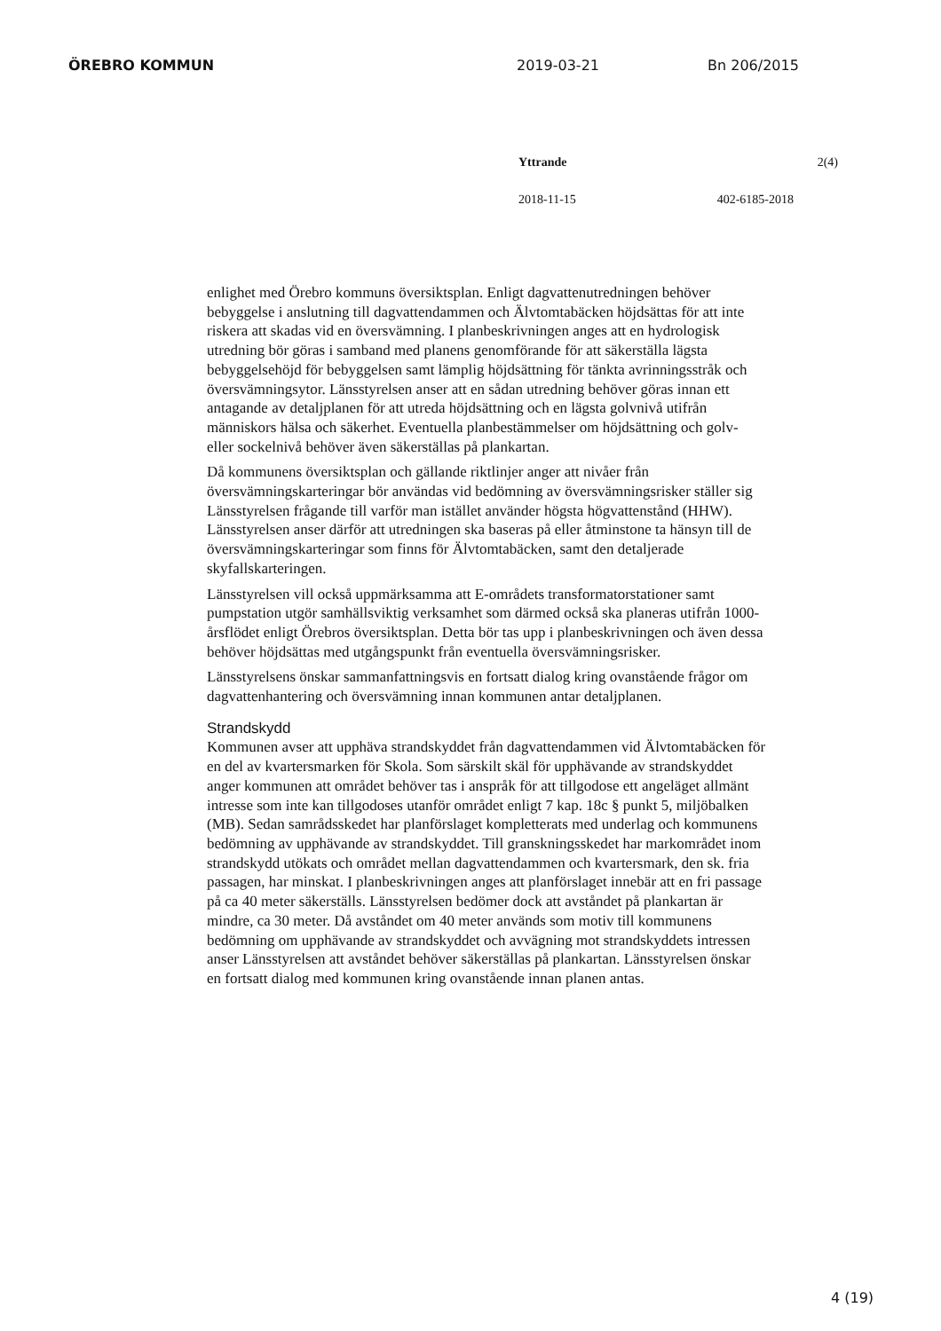ÖREBRO KOMMUN 2019-03-21 Bn 206/2015
Yttrande 2(4)
2018-11-15 402-6185-2018
enlighet med Örebro kommuns översiktsplan. Enligt dagvattenutredningen behöver bebyggelse i anslutning till dagvattendammen och Älvtomtabäcken höjdsättas för att inte riskera att skadas vid en översvämning. I planbeskrivningen anges att en hydrologisk utredning bör göras i samband med planens genomförande för att säkerställa lägsta bebyggelsehöjd för bebyggelsen samt lämplig höjdsättning för tänkta avrinningsstråk och översvämningsytor. Länsstyrelsen anser att en sådan utredning behöver göras innan ett antagande av detaljplanen för att utreda höjdsättning och en lägsta golvnivå utifrån människors hälsa och säkerhet. Eventuella planbestämmelser om höjdsättning och golv- eller sockelnivå behöver även säkerställas på plankartan.
Då kommunens översiktsplan och gällande riktlinjer anger att nivåer från översvämningskarteringar bör användas vid bedömning av översvämningsrisker ställer sig Länsstyrelsen frågande till varför man istället använder högsta högvattenstånd (HHW). Länsstyrelsen anser därför att utredningen ska baseras på eller åtminstone ta hänsyn till de översvämningskarteringar som finns för Älvtomtabäcken, samt den detaljerade skyfallskarteringen.
Länsstyrelsen vill också uppmärksamma att E-områdets transformatorstationer samt pumpstation utgör samhällsviktig verksamhet som därmed också ska planeras utifrån 1000-årsflödet enligt Örebros översiktsplan. Detta bör tas upp i planbeskrivningen och även dessa behöver höjdsättas med utgångspunkt från eventuella översvämningsrisker.
Länsstyrelsens önskar sammanfattningsvis en fortsatt dialog kring ovanstående frågor om dagvattenhantering och översvämning innan kommunen antar detaljplanen.
Strandskydd
Kommunen avser att upphäva strandskyddet från dagvattendammen vid Älvtomtabäcken för en del av kvartersmarken för Skola. Som särskilt skäl för upphävande av strandskyddet anger kommunen att området behöver tas i anspråk för att tillgodose ett angeläget allmänt intresse som inte kan tillgodoses utanför området enligt 7 kap. 18c § punkt 5, miljöbalken (MB). Sedan samrådsskedet har planförslaget kompletterats med underlag och kommunens bedömning av upphävande av strandskyddet. Till granskningsskedet har markområdet inom strandskydd utökats och området mellan dagvattendammen och kvartersmark, den sk. fria passagen, har minskat. I planbeskrivningen anges att planförslaget innebär att en fri passage på ca 40 meter säkerställs. Länsstyrelsen bedömer dock att avståndet på plankartan är mindre, ca 30 meter. Då avståndet om 40 meter används som motiv till kommunens bedömning om upphävande av strandskyddet och avvägning mot strandskyddets intressen anser Länsstyrelsen att avståndet behöver säkerställas på plankartan. Länsstyrelsen önskar en fortsatt dialog med kommunen kring ovanstående innan planen antas.
4 (19)